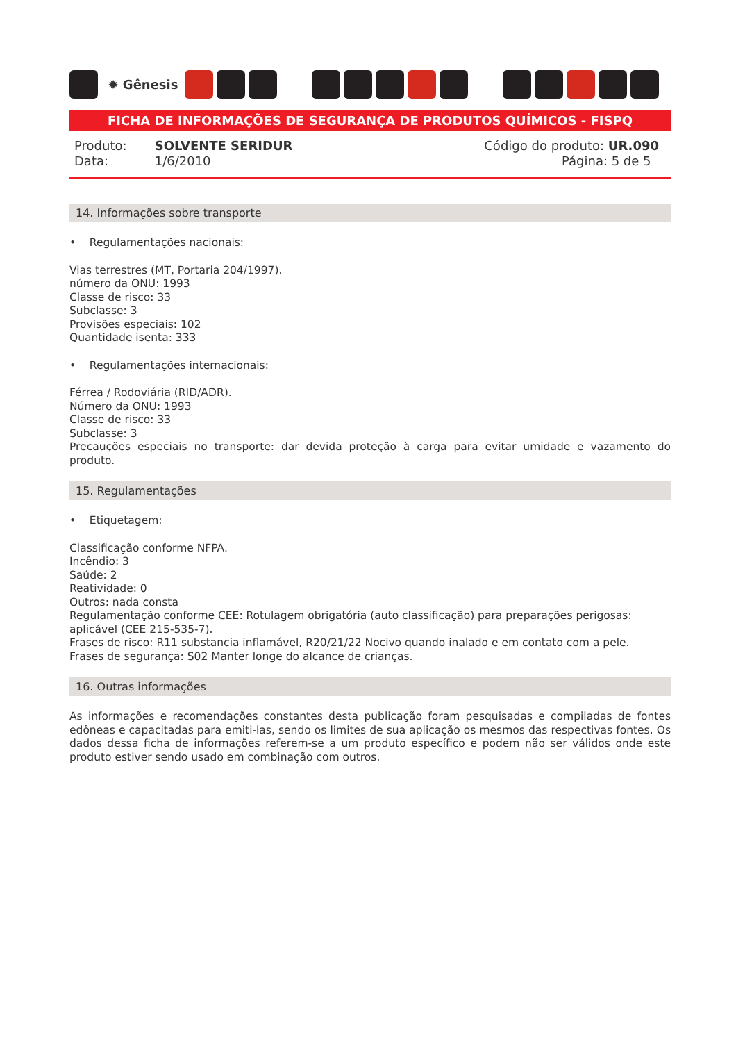✹ Gênesis
FICHA DE INFORMAÇÕES DE SEGURANÇA DE PRODUTOS QUÍMICOS - FISPQ
Produto: SOLVENTE SERIDUR
Data: 1/6/2010
Código do produto: UR.090
Página: 5 de 5
14. Informações sobre transporte
• Regulamentações nacionais:
Vias terrestres (MT, Portaria 204/1997).
número da ONU: 1993
Classe de risco: 33
Subclasse: 3
Provisões especiais: 102
Quantidade isenta: 333
• Regulamentações internacionais:
Férrea / Rodoviária (RID/ADR).
Número da ONU: 1993
Classe de risco: 33
Subclasse: 3
Precauções especiais no transporte: dar devida proteção à carga para evitar umidade e vazamento do produto.
15. Regulamentações
• Etiquetagem:
Classificação conforme NFPA.
Incêndio: 3
Saúde: 2
Reatividade: 0
Outros: nada consta
Regulamentação conforme CEE: Rotulagem obrigatória (auto classificação) para preparações perigosas: aplicável (CEE 215-535-7).
Frases de risco: R11 substancia inflamável, R20/21/22 Nocivo quando inalado e em contato com a pele.
Frases de segurança: S02 Manter longe do alcance de crianças.
16. Outras informações
As informações e recomendações constantes desta publicação foram pesquisadas e compiladas de fontes edôneas e capacitadas para emiti-las, sendo os limites de sua aplicação os mesmos das respectivas fontes. Os dados dessa ficha de informações referem-se a um produto específico e podem não ser válidos onde este produto estiver sendo usado em combinação com outros.